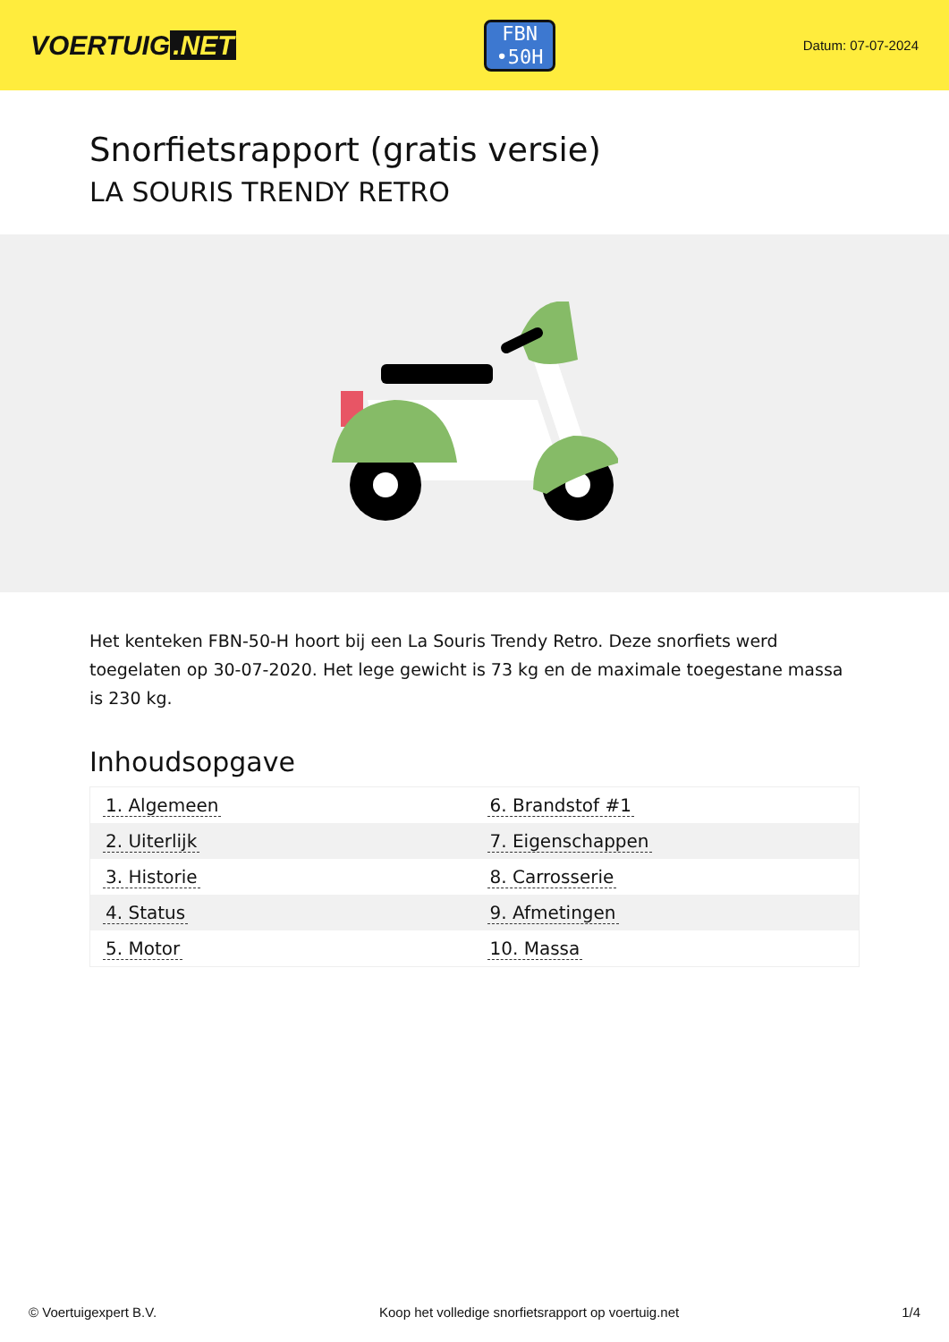VOERTUIG.NET
FBN
•50H
Datum: 07-07-2024
Snorfietsrapport (gratis versie)
LA SOURIS TRENDY RETRO
Het kenteken FBN-50-H hoort bij een La Souris Trendy Retro. Deze snorfiets werd toegelaten op 30-07-2020. Het lege gewicht is 73 kg en de maximale toegestane massa is 230 kg.
Inhoudsopgave
| 1. Algemeen | 6. Brandstof #1 |
| 2. Uiterlijk | 7. Eigenschappen |
| 3. Historie | 8. Carrosserie |
| 4. Status | 9. Afmetingen |
| 5. Motor | 10. Massa |
© Voertuigexpert B.V. Koop het volledige snorfietsrapport op voertuig.net
1/4